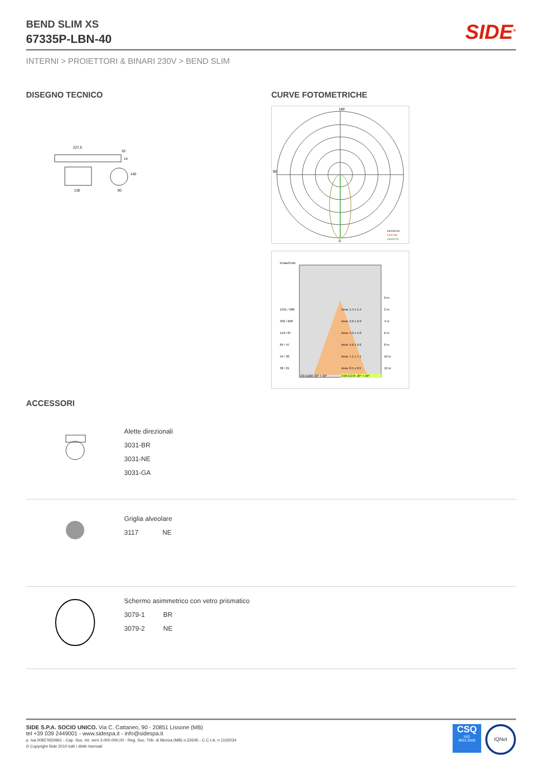BEND SLIM XS
67335P-LBN-40
SIDE<sup>®</sup>
INTERNI > PROIETTORI & BINARI 230V > BEND SLIM
DISEGNO TECNICO
227,5
32
140
130
90
14
CURVE FOTOMETRICHE
180
0
90
cd/1000 lm
C0/C180
C90/C270
Emax/Emin
Area: 1.4 x 1.4
Area: 2.9 x 2.9
Area: 4.3 x 4.3
Area: 5.6 x 5.6
Area: 7.1 x 7.1
Area: 8.5 x 8.5
1341 / 986
336 / 208
149 / 87
84 / 47
54 / 30
38 / 21
0 m
2 m
4 m
6 m
8 m
10 m
12 m
C0-C180: 20° + 20°
C90-C270: 20° + 20°
ACCESSORI
Alette direzionali
3031-BR
3031-NE
3031-GA
Griglia alveolare
3117 NE
Schermo asimmetrico con vetro prismatico
3079-1 BR
3079-2 NE
SIDE S.P.A. SOCIO UNICO. Via C. Cattaneo, 90 - 20851 Lissone (MB)
tel +39 039 2449001 - www.sidespa.it - info@sidespa.it
p. iva 00827650961 - Cap. Soc. int. vers 3.000.000,00 - Reg. Soc. Trib. di Monza (MB) n.22645 - C.C.I.A. n 1102034
© Copyright Side 2010 tutti i diritti riservati
CSQ
ISO
9001:2008
IQNet